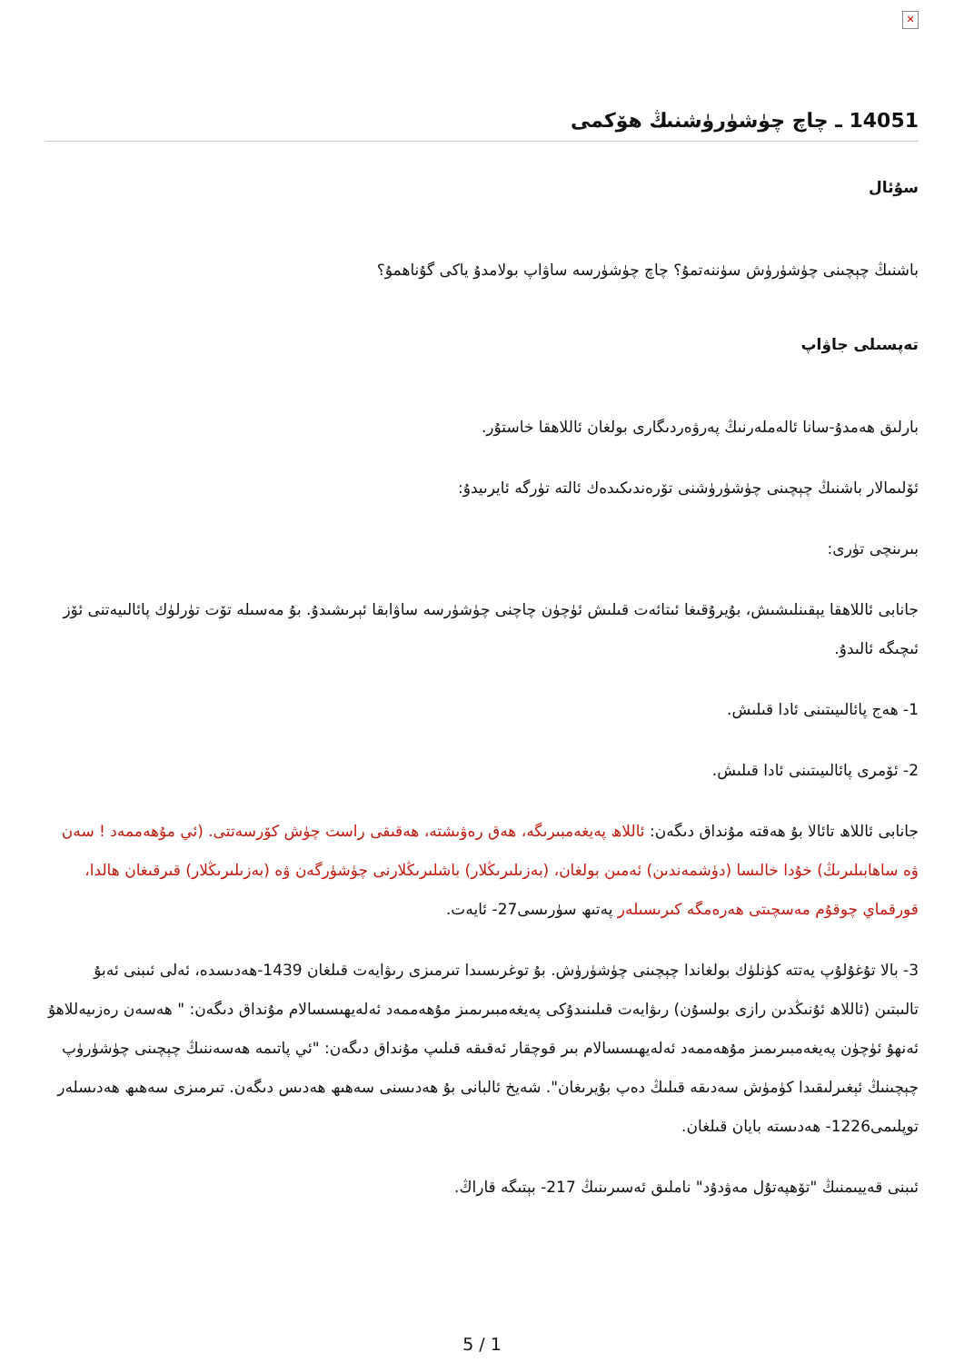✕
14051 ـ چاچ چۈشۈرۈشنىڭ ھۆكمى
سۇئال
باشنىڭ چېچىنى چۈشۈرۈش سۈننەتمۇ؟ چاچ چۈشۈرسە ساۋاپ بولامدۇ ياكى گۇناھمۇ؟
تەپسىلى جاۋاپ
بارلىق ھەمدۇ-سانا ئالەملەرنىڭ پەرۋەردىگارى بولغان ئاللاھقا خاستۇر.
ئۆلىمالار باشنىڭ چېچىنى چۈشۈرۈشنى تۆرەندىكىدەك ئالتە تۈرگە ئايرىيدۇ:
بىرىنچى تۈرى:
جانابى ئاللاھقا يېقىنلىشىش، بۇيرۇقىغا ئىتائەت قىلىش ئۈچۈن چاچنى چۈشۈرسە ساۋابقا ئېرىشىدۇ. بۇ مەسىلە تۆت تۈرلۈك پائالىيەتنى ئۆز ئىچىگە ئالىدۇ.
1- ھەج پائالىيىتىنى ئادا قىلىش.
2- ئۆمرى پائالىيىتىنى ئادا قىلىش.
جانابى ئاللاھ تائالا بۇ ھەقتە مۇنداق دىگەن: ئاللاھ پەيغەمبىرىگە، ھەق رەۋىشتە، ھەقىقى راست چۈش كۆرسەتتى. (ئي مۇھەممەد ! سەن ۋە ساھابىلىرىڭ) خۇدا خالىسا (دۈشمەندىن) ئەمىن بولغان، (بەزىلىرىڭلار) باشلىرىڭلارنى چۈشۈرگەن ۋە (بەزىلىرىڭلار) قىرقىغان ھالدا، قورقماي چوقۇم مەسچىتى ھەرەمگە كىرىسىلەر پەتىھ سۈرىسى27- ئايەت.
3- بالا تۇغۇلۇپ يەتتە كۈنلۈك بولغاندا چېچىنى چۈشۈرۈش. بۇ توغرىسىدا تىرمىزى رىۋايەت قىلغان 1439-ھەدىسدە، ئەلى ئىبنى ئەبۇ تالىبتىن (ئاللاھ ئۇنىڭدىن رازى بولسۇن) رىۋايەت قىلىنىدۇكى پەيغەمبىرىمىز مۇھەممەد ئەلەيھىسسالام مۇنداق دىگەن: " ھەسەن رەزىيەللاھۇ ئەنھۇ ئۈچۈن پەيغەمبىرىمىز مۇھەممەد ئەلەيھىسسالام بىر قوچقار ئەقىقە قىلىپ مۇنداق دىگەن: "ئي پاتىمە ھەسەننىڭ چېچىنى چۈشۈرۈپ چېچىنىڭ ئېغىرلىقىدا كۈمۈش سەدىقە قىلىڭ دەپ بۇيرىغان". شەيخ ئالبانى بۇ ھەدىسنى سەھىھ ھەدىس دىگەن. تىرمىزى سەھىھ ھەدىسلەر توپلىمى1226- ھەدىستە بايان قىلغان.
ئىبنى قەييىمنىڭ "تۆھپەتۇل مەۋدۇد" ناملىق ئەسىرىنىڭ 217- بېتىگە قاراڭ.
5 / 1